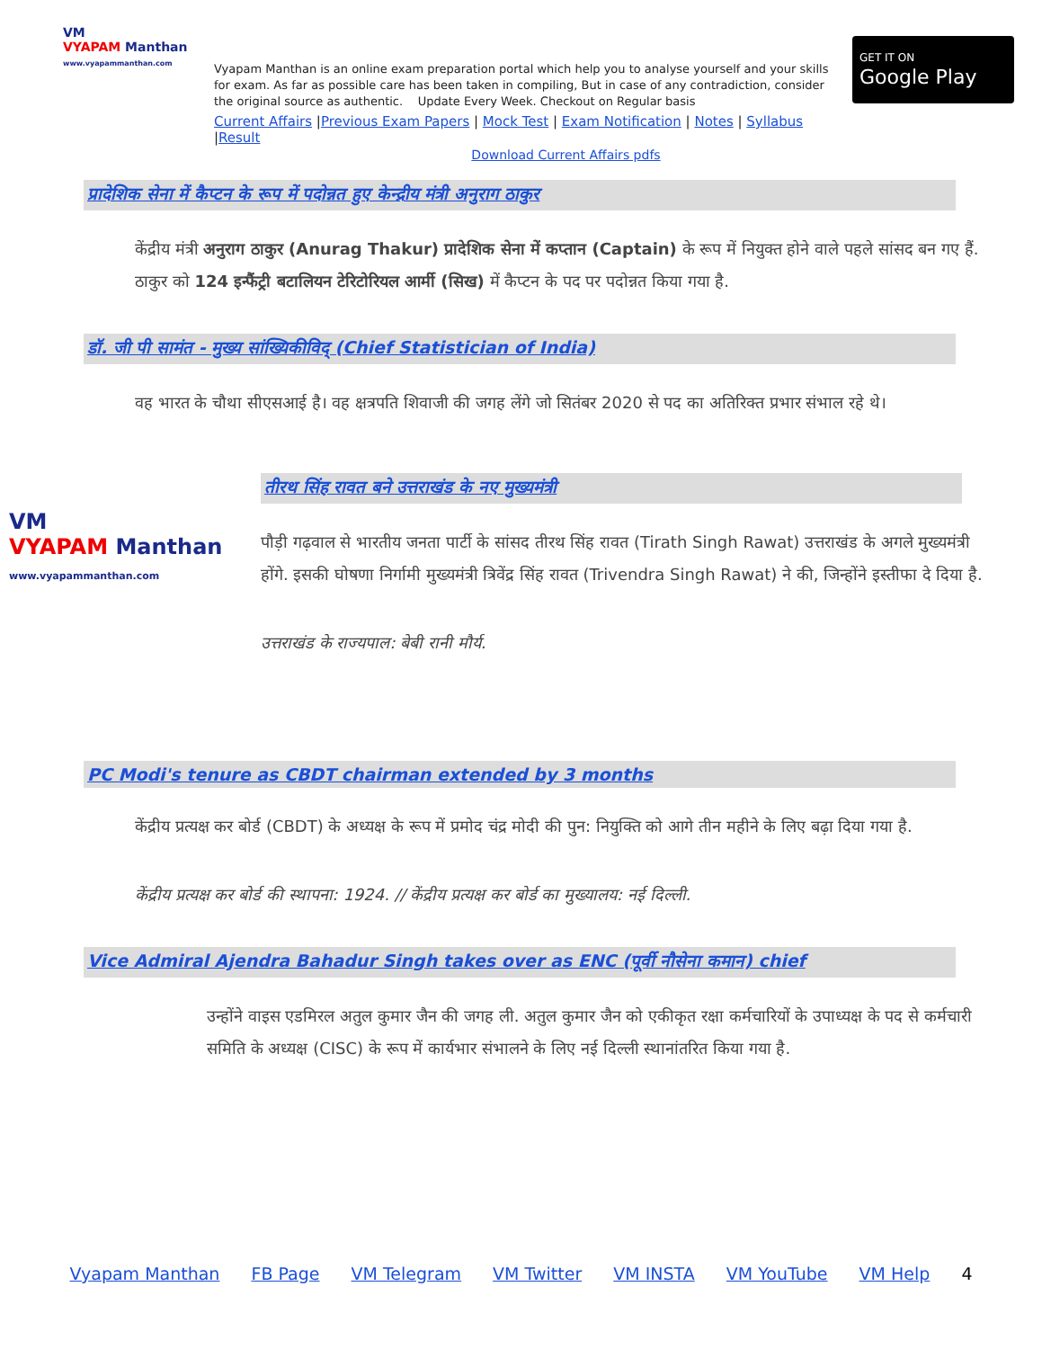VM
VYAPAM Manthan
www.vyapammanthan.com
Vyapam Manthan is an online exam preparation portal which help you to analyse yourself and your skills for exam. As far as possible care has been taken in compiling, But in case of any contradiction, consider the original source as authentic. Update Every Week. Checkout on Regular basis
Current Affairs |Previous Exam Papers | Mock Test | Exam Notification | Notes | Syllabus |Result
GET IT ON
Google Play
Download Current Affairs pdfs
प्रादेशिक सेना में कैप्टन के रूप में पदोन्नत हुए केन्द्रीय मंत्री अनुराग ठाकुर
केंद्रीय मंत्री अनुराग ठाकुर (Anurag Thakur) प्रादेशिक सेना में कप्तान (Captain) के रूप में नियुक्त होने वाले पहले सांसद बन गए हैं. ठाकुर को 124 इन्फैंट्री बटालियन टेरिटोरियल आर्मी (सिख) में कैप्टन के पद पर पदोन्नत किया गया है.
डॉ. जी पी सामंत - मुख्य सांख्यिकीविद् (Chief Statistician of India)
वह भारत के चौथा सीएसआई है। वह क्षत्रपति शिवाजी की जगह लेंगे जो सितंबर 2020 से पद का अतिरिक्त प्रभार संभाल रहे थे।
VM
VYAPAM Manthan
www.vyapammanthan.com
तीरथ सिंह रावत बने उत्तराखंड के नए मुख्यमंत्री
पौड़ी गढ़वाल से भारतीय जनता पार्टी के सांसद तीरथ सिंह रावत (Tirath Singh Rawat) उत्तराखंड के अगले मुख्यमंत्री होंगे. इसकी घोषणा निर्गामी मुख्यमंत्री त्रिवेंद्र सिंह रावत (Trivendra Singh Rawat) ने की, जिन्होंने इस्तीफा दे दिया है.
उत्तराखंड के राज्यपाल: बेबी रानी मौर्य.
PC Modi's tenure as CBDT chairman extended by 3 months
केंद्रीय प्रत्यक्ष कर बोर्ड (CBDT) के अध्यक्ष के रूप में प्रमोद चंद्र मोदी की पुन: नियुक्ति को आगे तीन महीने के लिए बढ़ा दिया गया है.
केंद्रीय प्रत्यक्ष कर बोर्ड की स्थापना: 1924. // केंद्रीय प्रत्यक्ष कर बोर्ड का मुख्यालय: नई दिल्ली.
Vice Admiral Ajendra Bahadur Singh takes over as ENC (पूर्वी नौसेना कमान) chief
उन्होंने वाइस एडमिरल अतुल कुमार जैन की जगह ली. अतुल कुमार जैन को एकीकृत रक्षा कर्मचारियों के उपाध्यक्ष के पद से कर्मचारी समिति के अध्यक्ष (CISC) के रूप में कार्यभार संभालने के लिए नई दिल्ली स्थानांतरित किया गया है.
Vyapam Manthan FB Page VM Telegram VM Twitter VM INSTA VM YouTube VM Help 4